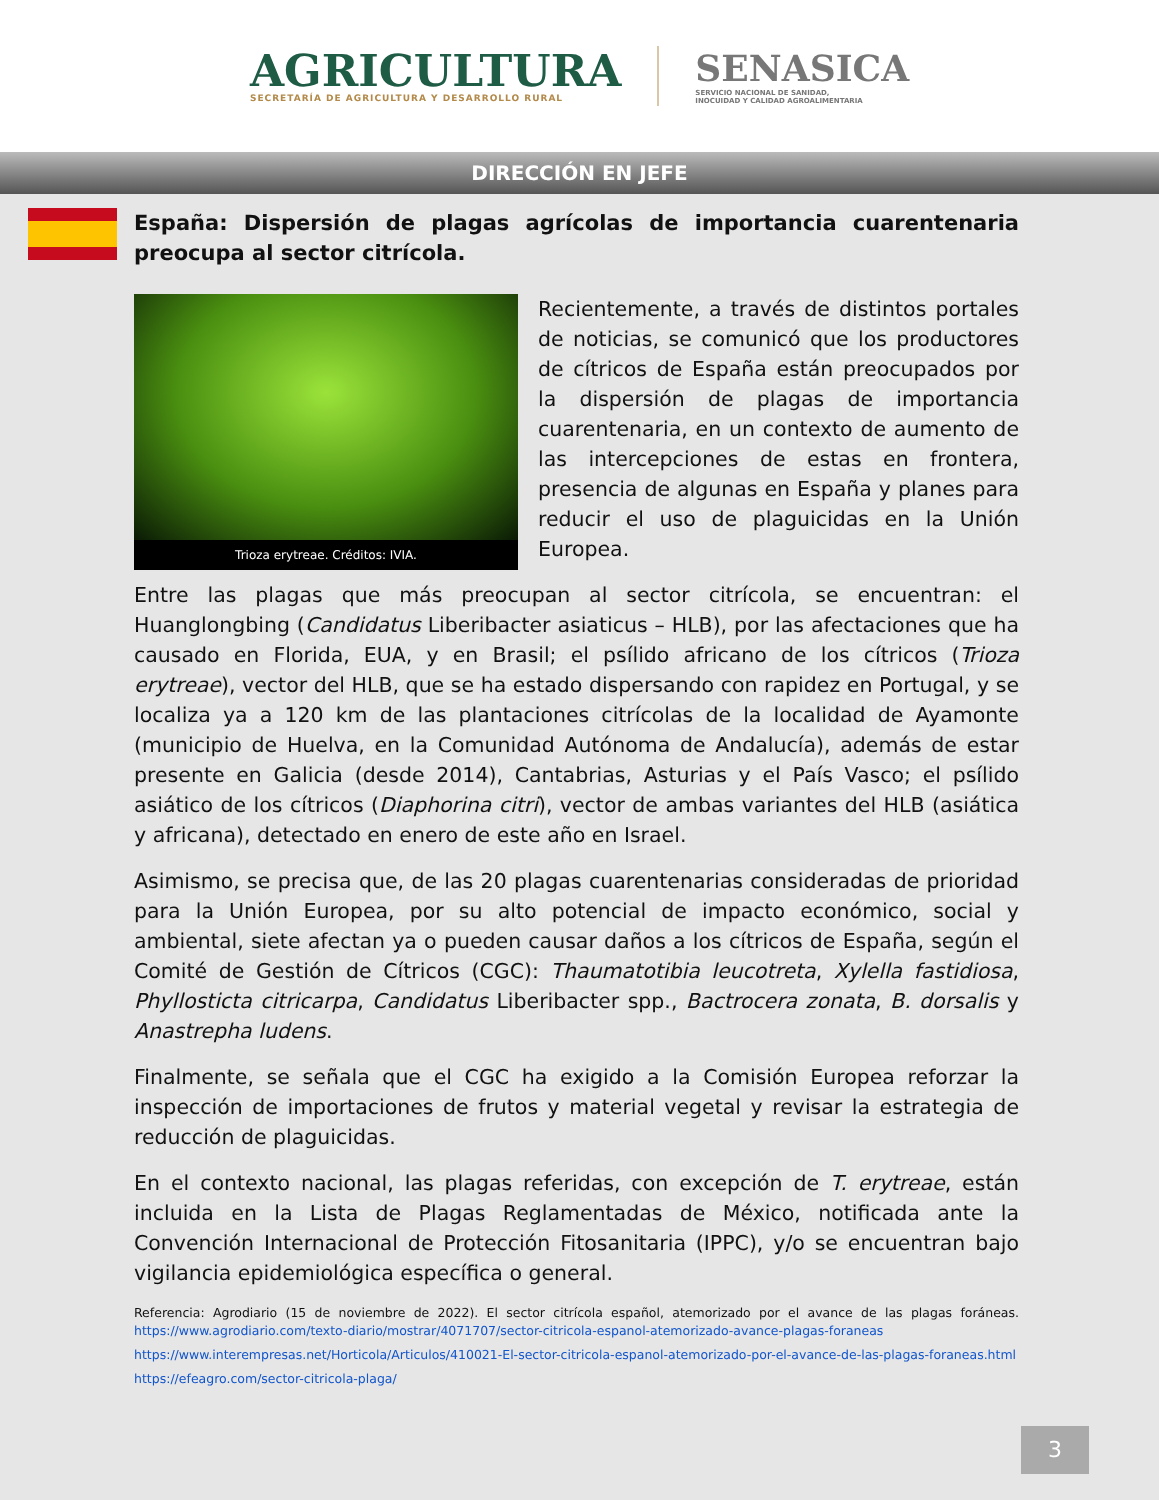AGRICULTURA
SECRETARÍA DE AGRICULTURA Y DESARROLLO RURAL
SENASICA
SERVICIO NACIONAL DE SANIDAD,
INOCUIDAD Y CALIDAD AGROALIMENTARIA
DIRECCIÓN EN JEFE
España: Dispersión de plagas agrícolas de importancia cuarentenaria preocupa al sector citrícola.
Trioza erytreae. Créditos: IVIA.
Recientemente, a través de distintos portales de noticias, se comunicó que los productores de cítricos de España están preocupados por la dispersión de plagas de importancia cuarentenaria, en un contexto de aumento de las intercepciones de estas en frontera, presencia de algunas en España y planes para reducir el uso de plaguicidas en la Unión Europea.
Entre las plagas que más preocupan al sector citrícola, se encuentran: el Huanglongbing (Candidatus Liberibacter asiaticus – HLB), por las afectaciones que ha causado en Florida, EUA, y en Brasil; el psílido africano de los cítricos (Trioza erytreae), vector del HLB, que se ha estado dispersando con rapidez en Portugal, y se localiza ya a 120 km de las plantaciones citrícolas de la localidad de Ayamonte (municipio de Huelva, en la Comunidad Autónoma de Andalucía), además de estar presente en Galicia (desde 2014), Cantabrias, Asturias y el País Vasco; el psílido asiático de los cítricos (Diaphorina citri), vector de ambas variantes del HLB (asiática y africana), detectado en enero de este año en Israel.
Asimismo, se precisa que, de las 20 plagas cuarentenarias consideradas de prioridad para la Unión Europea, por su alto potencial de impacto económico, social y ambiental, siete afectan ya o pueden causar daños a los cítricos de España, según el Comité de Gestión de Cítricos (CGC): Thaumatotibia leucotreta, Xylella fastidiosa, Phyllosticta citricarpa, Candidatus Liberibacter spp., Bactrocera zonata, B. dorsalis y Anastrepha ludens.
Finalmente, se señala que el CGC ha exigido a la Comisión Europea reforzar la inspección de importaciones de frutos y material vegetal y revisar la estrategia de reducción de plaguicidas.
En el contexto nacional, las plagas referidas, con excepción de T. erytreae, están incluida en la Lista de Plagas Reglamentadas de México, notificada ante la Convención Internacional de Protección Fitosanitaria (IPPC), y/o se encuentran bajo vigilancia epidemiológica específica o general.
Referencia: Agrodiario (15 de noviembre de 2022). El sector citrícola español, atemorizado por el avance de las plagas foráneas. https://www.agrodiario.com/texto-diario/mostrar/4071707/sector-citricola-espanol-atemorizado-avance-plagas-foraneas
https://www.interempresas.net/Horticola/Articulos/410021-El-sector-citricola-espanol-atemorizado-por-el-avance-de-las-plagas-foraneas.html
https://efeagro.com/sector-citricola-plaga/
3